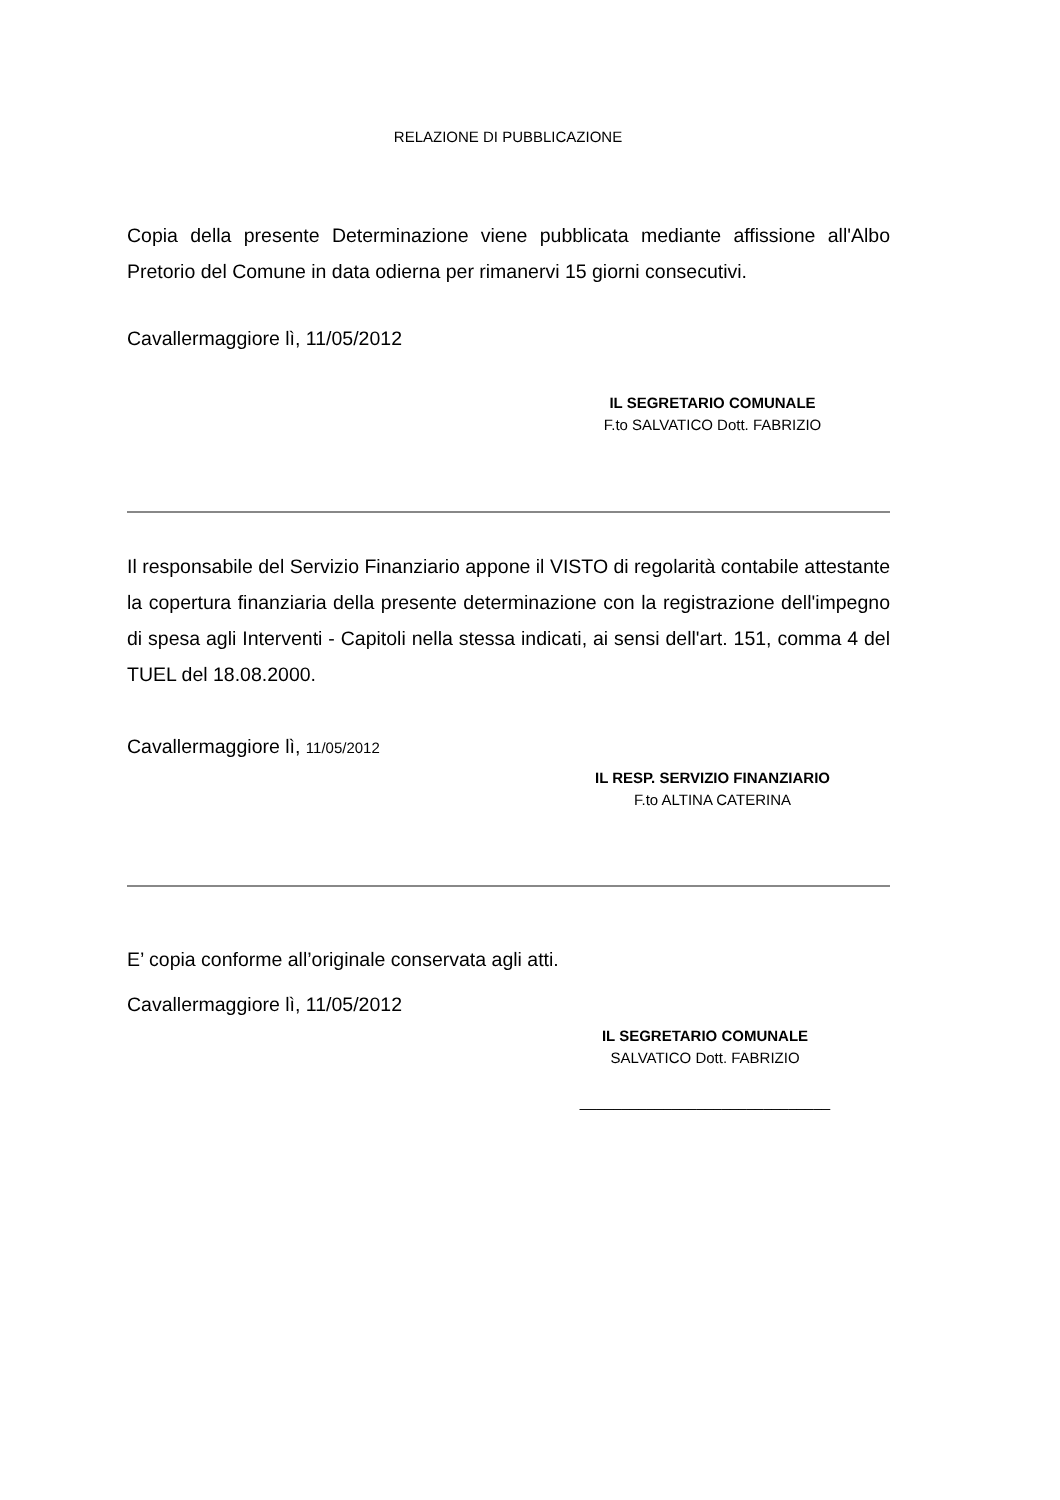RELAZIONE DI PUBBLICAZIONE
Copia della presente Determinazione viene pubblicata mediante affissione all'Albo Pretorio del Comune in data odierna per rimanervi 15 giorni consecutivi.
Cavallermaggiore lì, 11/05/2012
IL SEGRETARIO COMUNALE
F.to SALVATICO Dott. FABRIZIO
Il responsabile del Servizio Finanziario appone il VISTO di regolarità contabile attestante la copertura finanziaria della presente determinazione con la registrazione dell'impegno di spesa agli Interventi - Capitoli nella stessa indicati, ai sensi dell'art. 151, comma 4 del TUEL del 18.08.2000.
Cavallermaggiore lì, 11/05/2012
IL RESP. SERVIZIO FINANZIARIO
F.to ALTINA CATERINA
E’ copia conforme all’originale conservata agli atti.
Cavallermaggiore lì, 11/05/2012
IL SEGRETARIO COMUNALE
SALVATICO Dott. FABRIZIO
______________________________